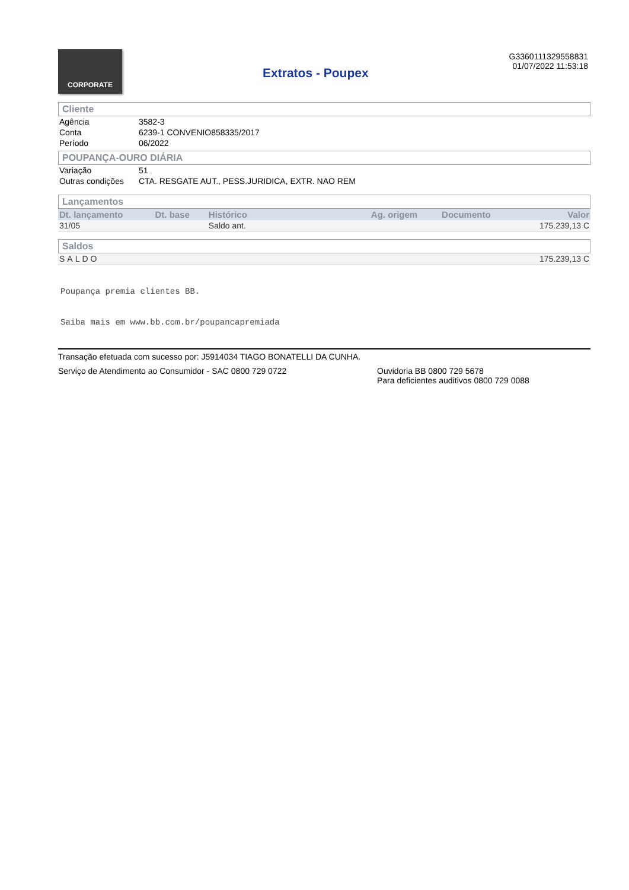CORPORATE
Extratos - Poupex
G3360111329558831
01/07/2022 11:53:18
Cliente
| Agência | 3582-3 |
| Conta | 6239-1 CONVENIO858335/2017 |
| Período | 06/2022 |
POUPANÇA-OURO DIÁRIA
| Variação | 51 |
| Outras condições | CTA. RESGATE AUT., PESS.JURIDICA, EXTR. NAO REM |
Lançamentos
| Dt. lançamento | Dt. base | Histórico | Ag. origem | Documento | Valor |
| --- | --- | --- | --- | --- | --- |
| 31/05 | | Saldo ant. | | | 175.239,13 C |
Saldos
| SALDO | 175.239,13 C |
Poupança premia clientes BB.
Saiba mais em www.bb.com.br/poupancapremiada
Transação efetuada com sucesso por: J5914034 TIAGO BONATELLI DA CUNHA.
Serviço de Atendimento ao Consumidor - SAC 0800 729 0722 Ouvidoria BB 0800 729 5678
Para deficientes auditivos 0800 729 0088